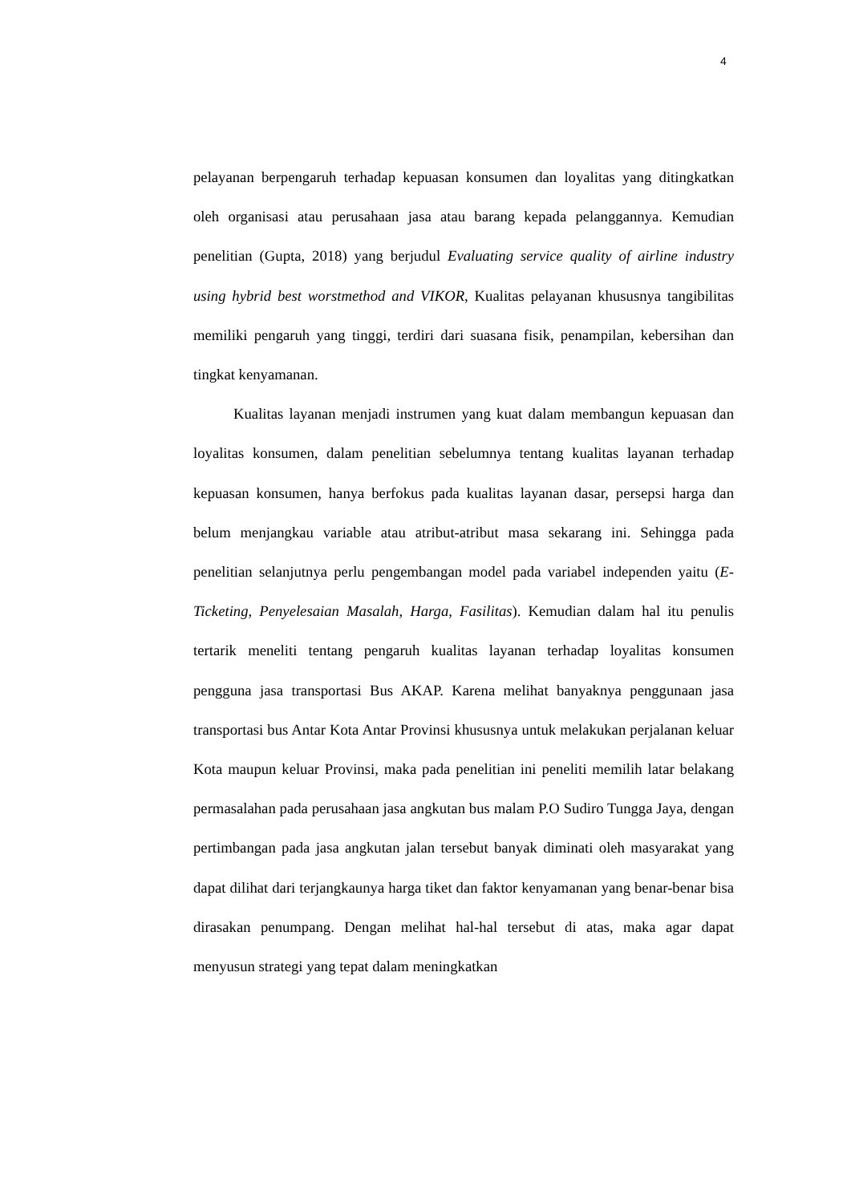4
pelayanan berpengaruh terhadap kepuasan konsumen dan loyalitas yang ditingkatkan oleh organisasi atau perusahaan jasa atau barang kepada pelanggannya. Kemudian penelitian (Gupta, 2018) yang berjudul Evaluating service quality of airline industry using hybrid best worstmethod and VIKOR, Kualitas pelayanan khususnya tangibilitas memiliki pengaruh yang tinggi, terdiri dari suasana fisik, penampilan, kebersihan dan tingkat kenyamanan.
Kualitas layanan menjadi instrumen yang kuat dalam membangun kepuasan dan loyalitas konsumen, dalam penelitian sebelumnya tentang kualitas layanan terhadap kepuasan konsumen, hanya berfokus pada kualitas layanan dasar, persepsi harga dan belum menjangkau variable atau atribut-atribut masa sekarang ini. Sehingga pada penelitian selanjutnya perlu pengembangan model pada variabel independen yaitu (E-Ticketing, Penyelesaian Masalah, Harga, Fasilitas). Kemudian dalam hal itu penulis tertarik meneliti tentang pengaruh kualitas layanan terhadap loyalitas konsumen pengguna jasa transportasi Bus AKAP. Karena melihat banyaknya penggunaan jasa transportasi bus Antar Kota Antar Provinsi khususnya untuk melakukan perjalanan keluar Kota maupun keluar Provinsi, maka pada penelitian ini peneliti memilih latar belakang permasalahan pada perusahaan jasa angkutan bus malam P.O Sudiro Tungga Jaya, dengan pertimbangan pada jasa angkutan jalan tersebut banyak diminati oleh masyarakat yang dapat dilihat dari terjangkaunya harga tiket dan faktor kenyamanan yang benar-benar bisa dirasakan penumpang. Dengan melihat hal-hal tersebut di atas, maka agar dapat menyusun strategi yang tepat dalam meningkatkan